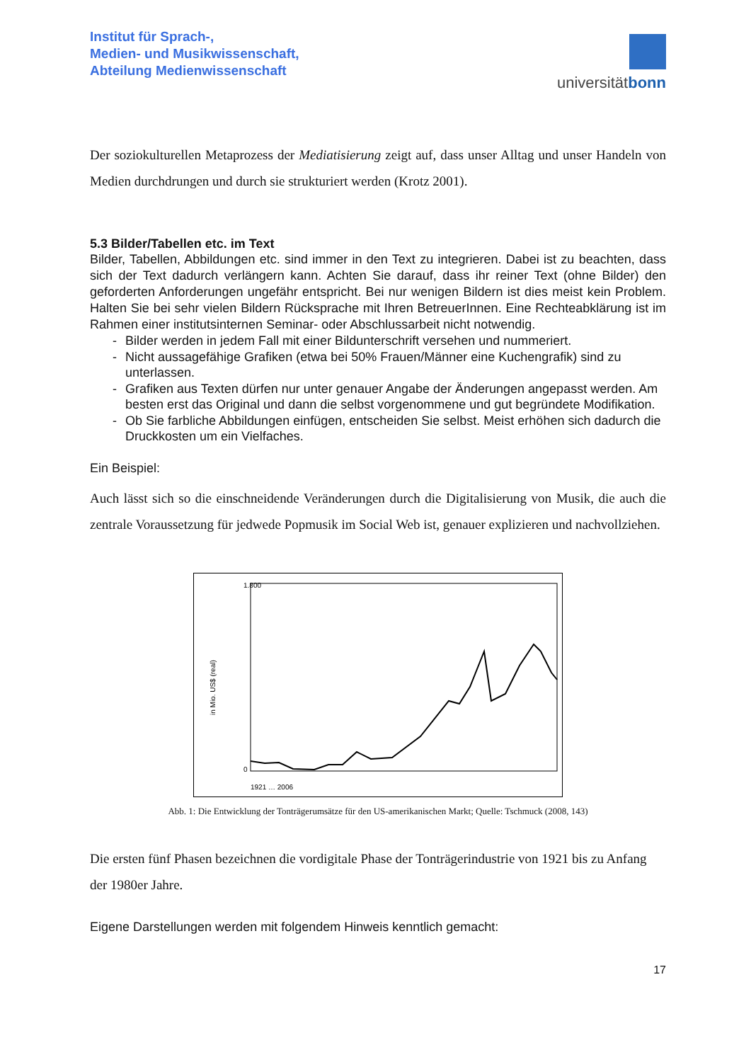Institut für Sprach-,
Medien- und Musikwissenschaft,
Abteilung Medienwissenschaft
universitätbonn
Der soziokulturellen Metaprozess der Mediatisierung zeigt auf, dass unser Alltag und unser Handeln von Medien durchdrungen und durch sie strukturiert werden (Krotz 2001).
5.3 Bilder/Tabellen etc. im Text
Bilder, Tabellen, Abbildungen etc. sind immer in den Text zu integrieren. Dabei ist zu beachten, dass sich der Text dadurch verlängern kann. Achten Sie darauf, dass ihr reiner Text (ohne Bilder) den geforderten Anforderungen ungefähr entspricht. Bei nur wenigen Bildern ist dies meist kein Problem. Halten Sie bei sehr vielen Bildern Rücksprache mit Ihren BetreuerInnen. Eine Rechteabklärung ist im Rahmen einer institutsinternen Seminar- oder Abschlussarbeit nicht notwendig.
- Bilder werden in jedem Fall mit einer Bildunterschrift versehen und nummeriert.
- Nicht aussagefähige Grafiken (etwa bei 50% Frauen/Männer eine Kuchengrafik) sind zu unterlassen.
- Grafiken aus Texten dürfen nur unter genauer Angabe der Änderungen angepasst werden. Am besten erst das Original und dann die selbst vorgenommene und gut begründete Modifikation.
- Ob Sie farbliche Abbildungen einfügen, entscheiden Sie selbst. Meist erhöhen sich dadurch die Druckkosten um ein Vielfaches.
Ein Beispiel:
Auch lässt sich so die einschneidende Veränderungen durch die Digitalisierung von Musik, die auch die zentrale Voraussetzung für jedwede Popmusik im Social Web ist, genauer explizieren und nachvollziehen.
in Mio. US$ (real)
1.800
0
1921 … 2006
Abb. 1: Die Entwicklung der Tonträgerumsätze für den US-amerikanischen Markt; Quelle: Tschmuck (2008, 143)
Die ersten fünf Phasen bezeichnen die vordigitale Phase der Tonträgerindustrie von 1921 bis zu Anfang der 1980er Jahre.
Eigene Darstellungen werden mit folgendem Hinweis kenntlich gemacht:
17